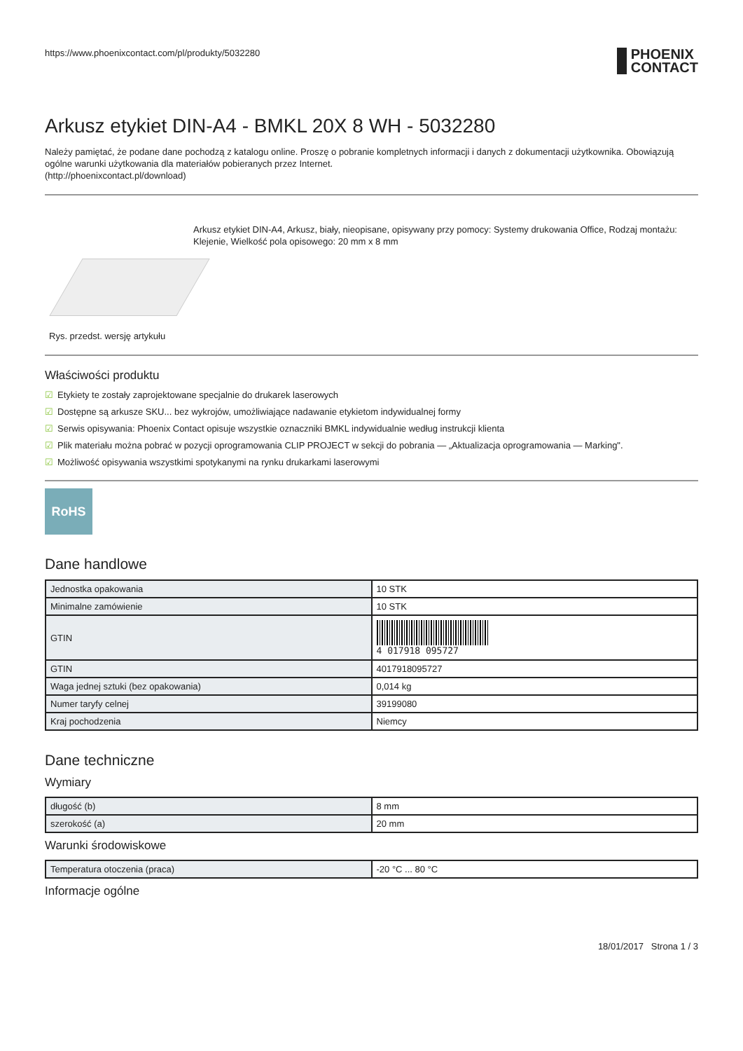https://www.phoenixcontact.com/pl/produkty/5032280 PHOENIX
CONTACT
Arkusz etykiet DIN-A4 - BMKL 20X 8 WH - 5032280
Należy pamiętać, że podane dane pochodzą z katalogu online. Proszę o pobranie kompletnych informacji i danych z dokumentacji użytkownika. Obowiązują ogólne warunki użytkowania dla materiałów pobieranych przez Internet.
(http://phoenixcontact.pl/download)
Rys. przedst. wersję artykułu Arkusz etykiet DIN-A4, Arkusz, biały, nieopisane, opisywany przy pomocy: Systemy drukowania Office, Rodzaj montażu: Klejenie, Wielkość pola opisowego: 20 mm x 8 mm
Właściwości produktu
☑ Etykiety te zostały zaprojektowane specjalnie do drukarek laserowych
☑ Dostępne są arkusze SKU... bez wykrojów, umożliwiające nadawanie etykietom indywidualnej formy
☑ Serwis opisywania: Phoenix Contact opisuje wszystkie oznaczniki BMKL indywidualnie według instrukcji klienta
☑ Plik materiału można pobrać w pozycji oprogramowania CLIP PROJECT w sekcji do pobrania — „Aktualizacja oprogramowania — Marking".
☑ Możliwość opisywania wszystkimi spotykanymi na rynku drukarkami laserowymi
RoHS
Dane handlowe
| Jednostka opakowania | 10 STK |
| Minimalne zamówienie | 10 STK |
| GTIN | 4 017918 095727 |
| GTIN | 4017918095727 |
| Waga jednej sztuki (bez opakowania) | 0,014 kg |
| Numer taryfy celnej | 39199080 |
| Kraj pochodzenia | Niemcy |
Dane techniczne
Wymiary
| długość (b) | 8 mm |
| szerokość (a) | 20 mm |
Warunki środowiskowe
| Temperatura otoczenia (praca) | -20 °C ... 80 °C |
Informacje ogólne
18/01/2017 Strona 1 / 3